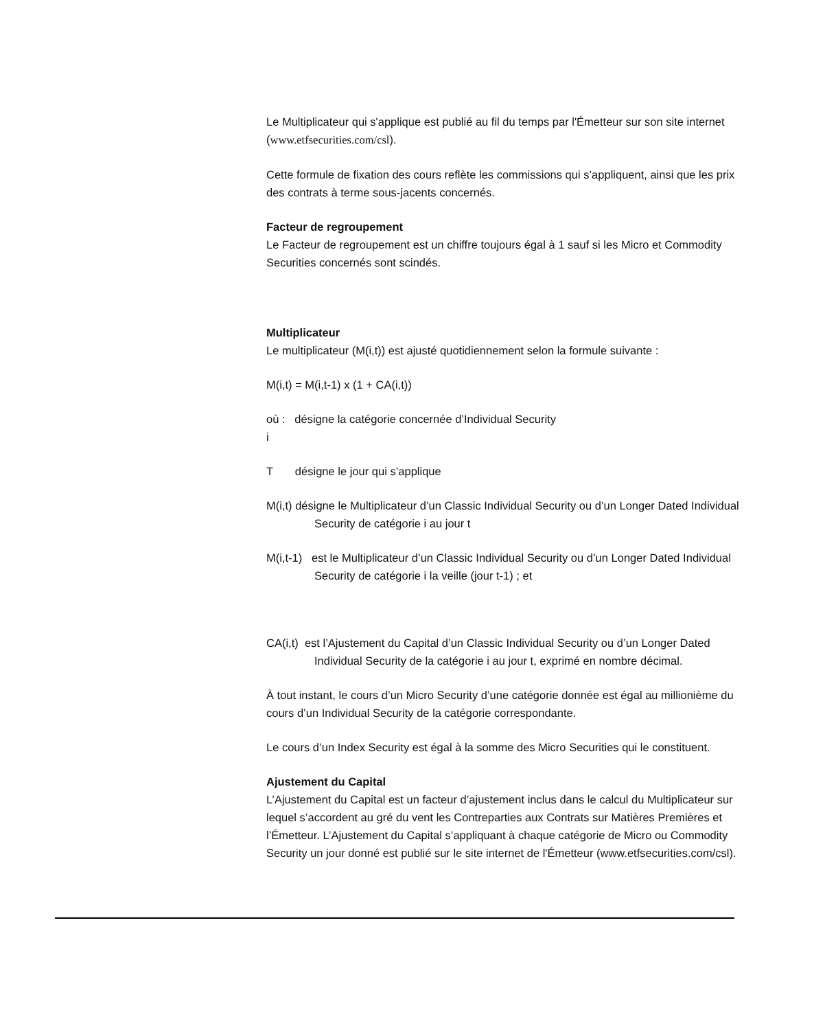Le Multiplicateur qui s'applique est publié au fil du temps par l'Émetteur sur son site internet (www.etfsecurities.com/csl).
Cette formule de fixation des cours reflète les commissions qui s’appliquent, ainsi que les prix des contrats à terme sous-jacents concernés.
Facteur de regroupement
Le Facteur de regroupement est un chiffre toujours égal à 1 sauf si les Micro et Commodity Securities concernés sont scindés.
Multiplicateur
Le multiplicateur (M(i,t)) est ajusté quotidiennement selon la formule suivante :
M(i,t) = M(i,t-1) x (1 + CA(i,t))
où : désigne la catégorie concernée d’Individual Security
i
T désigne le jour qui s’applique
M(i,t) désigne le Multiplicateur d’un Classic Individual Security ou d’un Longer Dated Individual Security de catégorie i au jour t
M(i,t-1) est le Multiplicateur d’un Classic Individual Security ou d’un Longer Dated Individual Security de catégorie i la veille (jour t-1) ; et
CA(i,t) est l’Ajustement du Capital d’un Classic Individual Security ou d’un Longer Dated Individual Security de la catégorie i au jour t, exprimé en nombre décimal.
À tout instant, le cours d’un Micro Security d’une catégorie donnée est égal au millionième du cours d’un Individual Security de la catégorie correspondante.
Le cours d’un Index Security est égal à la somme des Micro Securities qui le constituent.
Ajustement du Capital
L’Ajustement du Capital est un facteur d’ajustement inclus dans le calcul du Multiplicateur sur lequel s’accordent au gré du vent les Contreparties aux Contrats sur Matières Premières et l’Émetteur. L’Ajustement du Capital s’appliquant à chaque catégorie de Micro ou Commodity Security un jour donné est publié sur le site internet de l'Émetteur (www.etfsecurities.com/csl).